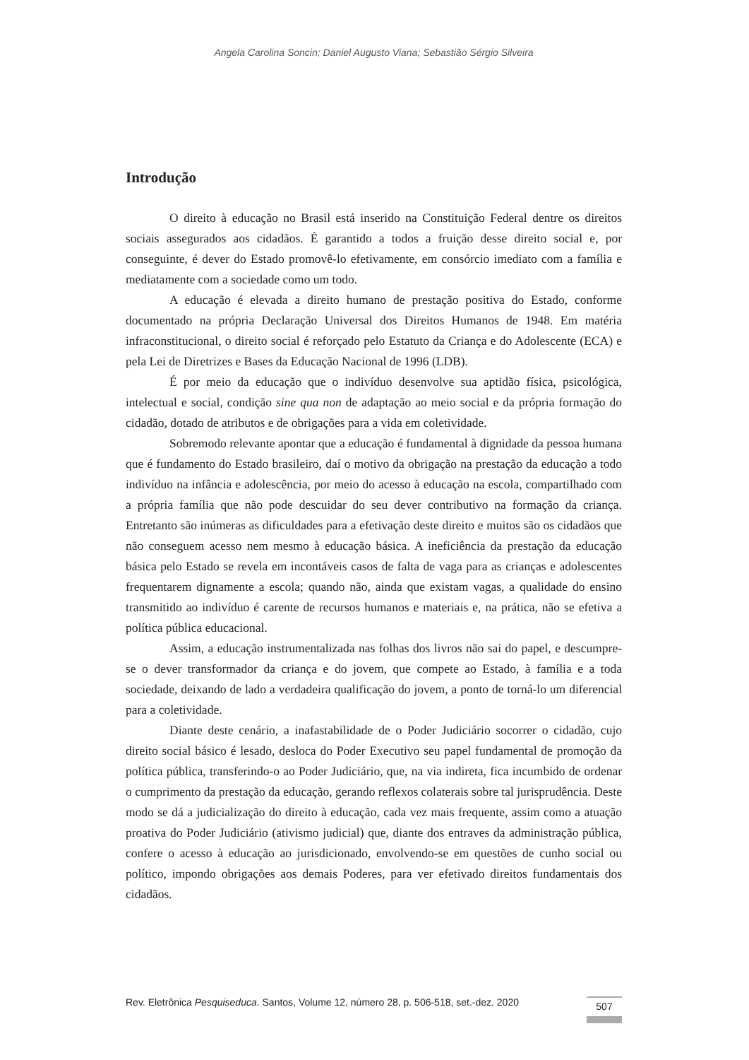Angela Carolina Soncin; Daniel Augusto Viana; Sebastião Sérgio Silveira
Introdução
O direito à educação no Brasil está inserido na Constituição Federal dentre os direitos sociais assegurados aos cidadãos. É garantido a todos a fruição desse direito social e, por conseguinte, é dever do Estado promovê-lo efetivamente, em consórcio imediato com a família e mediatamente com a sociedade como um todo.
A educação é elevada a direito humano de prestação positiva do Estado, conforme documentado na própria Declaração Universal dos Direitos Humanos de 1948. Em matéria infraconstitucional, o direito social é reforçado pelo Estatuto da Criança e do Adolescente (ECA) e pela Lei de Diretrizes e Bases da Educação Nacional de 1996 (LDB).
É por meio da educação que o indivíduo desenvolve sua aptidão física, psicológica, intelectual e social, condição sine qua non de adaptação ao meio social e da própria formação do cidadão, dotado de atributos e de obrigações para a vida em coletividade.
Sobremodo relevante apontar que a educação é fundamental à dignidade da pessoa humana que é fundamento do Estado brasileiro, daí o motivo da obrigação na prestação da educação a todo indivíduo na infância e adolescência, por meio do acesso à educação na escola, compartilhado com a própria família que não pode descuidar do seu dever contributivo na formação da criança. Entretanto são inúmeras as dificuldades para a efetivação deste direito e muitos são os cidadãos que não conseguem acesso nem mesmo à educação básica. A ineficiência da prestação da educação básica pelo Estado se revela em incontáveis casos de falta de vaga para as crianças e adolescentes frequentarem dignamente a escola; quando não, ainda que existam vagas, a qualidade do ensino transmitido ao indivíduo é carente de recursos humanos e materiais e, na prática, não se efetiva a política pública educacional.
Assim, a educação instrumentalizada nas folhas dos livros não sai do papel, e descumpre-se o dever transformador da criança e do jovem, que compete ao Estado, à família e a toda sociedade, deixando de lado a verdadeira qualificação do jovem, a ponto de torná-lo um diferencial para a coletividade.
Diante deste cenário, a inafastabilidade de o Poder Judiciário socorrer o cidadão, cujo direito social básico é lesado, desloca do Poder Executivo seu papel fundamental de promoção da política pública, transferindo-o ao Poder Judiciário, que, na via indireta, fica incumbido de ordenar o cumprimento da prestação da educação, gerando reflexos colaterais sobre tal jurisprudência. Deste modo se dá a judicialização do direito à educação, cada vez mais frequente, assim como a atuação proativa do Poder Judiciário (ativismo judicial) que, diante dos entraves da administração pública, confere o acesso à educação ao jurisdicionado, envolvendo-se em questões de cunho social ou político, impondo obrigações aos demais Poderes, para ver efetivado direitos fundamentais dos cidadãos.
Rev. Eletrônica Pesquiseduca. Santos, Volume 12, número 28, p. 506-518, set.-dez. 2020 507